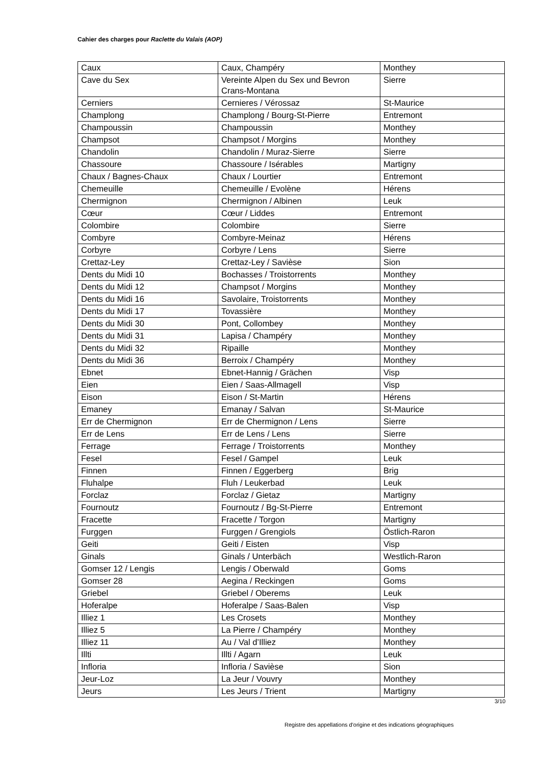Cahier des charges pour Raclette du Valais (AOP)
| Caux | Caux, Champéry | Monthey |
| Cave du Sex | Vereinte Alpen du Sex und Bevron Crans-Montana | Sierre |
| Cerniers | Cernieres / Vérossaz | St-Maurice |
| Champlong | Champlong / Bourg-St-Pierre | Entremont |
| Champoussin | Champoussin | Monthey |
| Champsot | Champsot / Morgins | Monthey |
| Chandolin | Chandolin / Muraz-Sierre | Sierre |
| Chassoure | Chassoure / Isérables | Martigny |
| Chaux / Bagnes-Chaux | Chaux / Lourtier | Entremont |
| Chemeuille | Chemeuille / Evolène | Hérens |
| Chermignon | Chermignon / Albinen | Leuk |
| Cœur | Cœur / Liddes | Entremont |
| Colombire | Colombire | Sierre |
| Combyre | Combyre-Meinaz | Hérens |
| Corbyre | Corbyre / Lens | Sierre |
| Crettaz-Ley | Crettaz-Ley / Savièse | Sion |
| Dents du Midi 10 | Bochasses / Troistorrents | Monthey |
| Dents du Midi 12 | Champsot / Morgins | Monthey |
| Dents du Midi 16 | Savolaire, Troistorrents | Monthey |
| Dents du Midi 17 | Tovassière | Monthey |
| Dents du Midi 30 | Pont, Collombey | Monthey |
| Dents du Midi 31 | Lapisa / Champéry | Monthey |
| Dents du Midi 32 | Ripaille | Monthey |
| Dents du Midi 36 | Berroix / Champéry | Monthey |
| Ebnet | Ebnet-Hannig / Grächen | Visp |
| Eien | Eien / Saas-Allmagell | Visp |
| Eison | Eison / St-Martin | Hérens |
| Emaney | Emanay / Salvan | St-Maurice |
| Err de Chermignon | Err de Chermignon / Lens | Sierre |
| Err de Lens | Err de Lens / Lens | Sierre |
| Ferrage | Ferrage / Troistorrents | Monthey |
| Fesel | Fesel / Gampel | Leuk |
| Finnen | Finnen / Eggerberg | Brig |
| Fluhalpe | Fluh / Leukerbad | Leuk |
| Forclaz | Forclaz / Gietaz | Martigny |
| Fournoutz | Fournoutz / Bg-St-Pierre | Entremont |
| Fracette | Fracette / Torgon | Martigny |
| Furggen | Furggen / Grengiols | Östlich-Raron |
| Geiti | Geiti / Eisten | Visp |
| Ginals | Ginals / Unterbäch | Westlich-Raron |
| Gomser 12 / Lengis | Lengis / Oberwald | Goms |
| Gomser 28 | Aegina / Reckingen | Goms |
| Griebel | Griebel / Oberems | Leuk |
| Hoferalpe | Hoferalpe / Saas-Balen | Visp |
| Illiez 1 | Les Crosets | Monthey |
| Illiez 5 | La Pierre / Champéry | Monthey |
| Illiez 11 | Au / Val d’Illiez | Monthey |
| Illti | Illti / Agarn | Leuk |
| Infloria | Infloria / Savièse | Sion |
| Jeur-Loz | La Jeur / Vouvry | Monthey |
| Jeurs | Les Jeurs / Trient | Martigny |
3/10
Registre des appellations d'origine et des indications géographiques